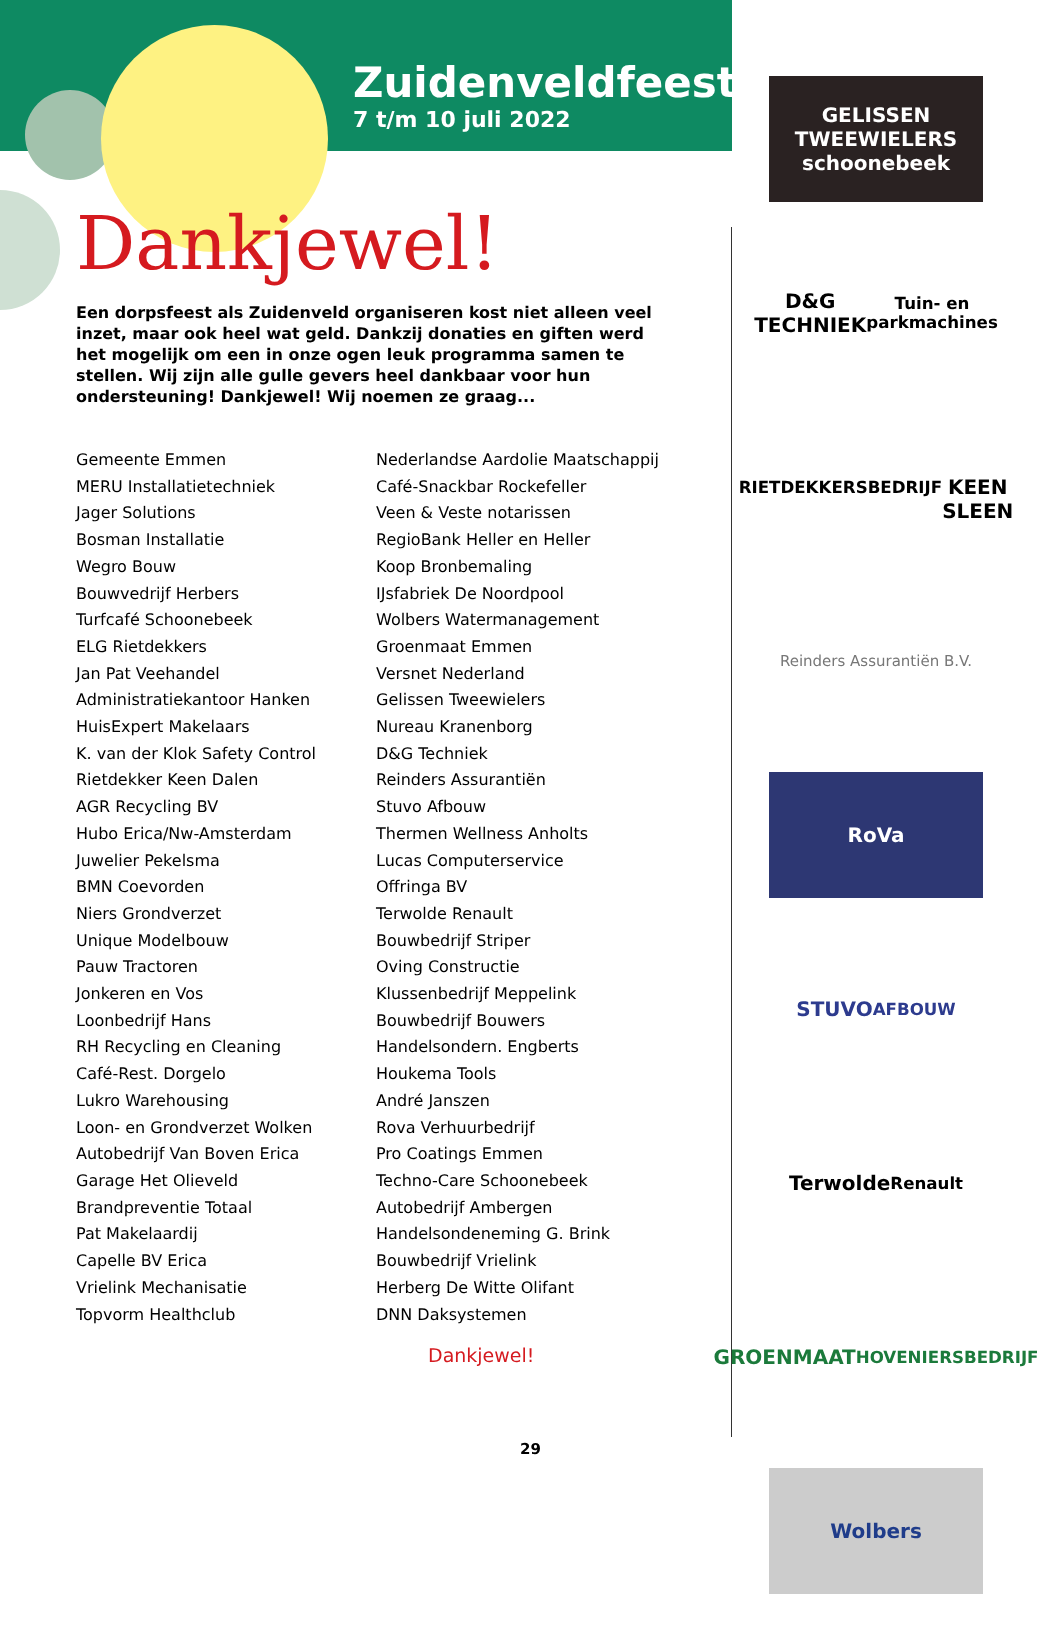Zuidenveldfeest
7 t/m 10 juli 2022
Dankjewel!
Een dorpsfeest als Zuidenveld organiseren kost niet alleen veel inzet, maar ook heel wat geld. Dankzij donaties en giften werd het mogelijk om een in onze ogen leuk programma samen te stellen. Wij zijn alle gulle gevers heel dankbaar voor hun ondersteuning! Dankjewel! Wij noemen ze graag...
Gemeente Emmen
MERU Installatietechniek
Jager Solutions
Bosman Installatie
Wegro Bouw
Bouwvedrijf Herbers
Turfcafé Schoonebeek
ELG Rietdekkers
Jan Pat Veehandel
Administratiekantoor Hanken
HuisExpert Makelaars
K. van der Klok Safety Control
Rietdekker Keen Dalen
AGR Recycling BV
Hubo Erica/Nw-Amsterdam
Juwelier Pekelsma
BMN Coevorden
Niers Grondverzet
Unique Modelbouw
Pauw Tractoren
Jonkeren en Vos
Loonbedrijf Hans
RH Recycling en Cleaning
Café-Rest. Dorgelo
Lukro Warehousing
Loon- en Grondverzet Wolken
Autobedrijf Van Boven Erica
Garage Het Olieveld
Brandpreventie Totaal
Pat Makelaardij
Capelle BV Erica
Vrielink Mechanisatie
Topvorm Healthclub
Nederlandse Aardolie Maatschappij
Café-Snackbar Rockefeller
Veen & Veste notarissen
RegioBank Heller en Heller
Koop Bronbemaling
IJsfabriek De Noordpool
Wolbers Watermanagement
Groenmaat Emmen
Versnet Nederland
Gelissen Tweewielers
Nureau Kranenborg
D&G Techniek
Reinders Assurantiën
Stuvo Afbouw
Thermen Wellness Anholts
Lucas Computerservice
Offringa BV
Terwolde Renault
Bouwbedrijf Striper
Oving Constructie
Klussenbedrijf Meppelink
Bouwbedrijf Bouwers
Handelsondern. Engberts
Houkema Tools
André Janszen
Rova Verhuurbedrijf
Pro Coatings Emmen
Techno-Care Schoonebeek
Autobedrijf Ambergen
Handelsondeneming G. Brink
Bouwbedrijf Vrielink
Herberg De Witte Olifant
DNN Daksystemen
Dankjewel!
GELISSEN
TWEEWIELERS schoonebeek
D&G TECHNIEK
Tuin- en parkmachines
RIETDEKKERSBEDRIJF
KEEN SLEEN
Reinders Assurantiën B.V.
RoVa
STUVO
AFBOUW
Terwolde
Renault
GROENMAAT
HOVENIERSBEDRIJF
Wolbers
29